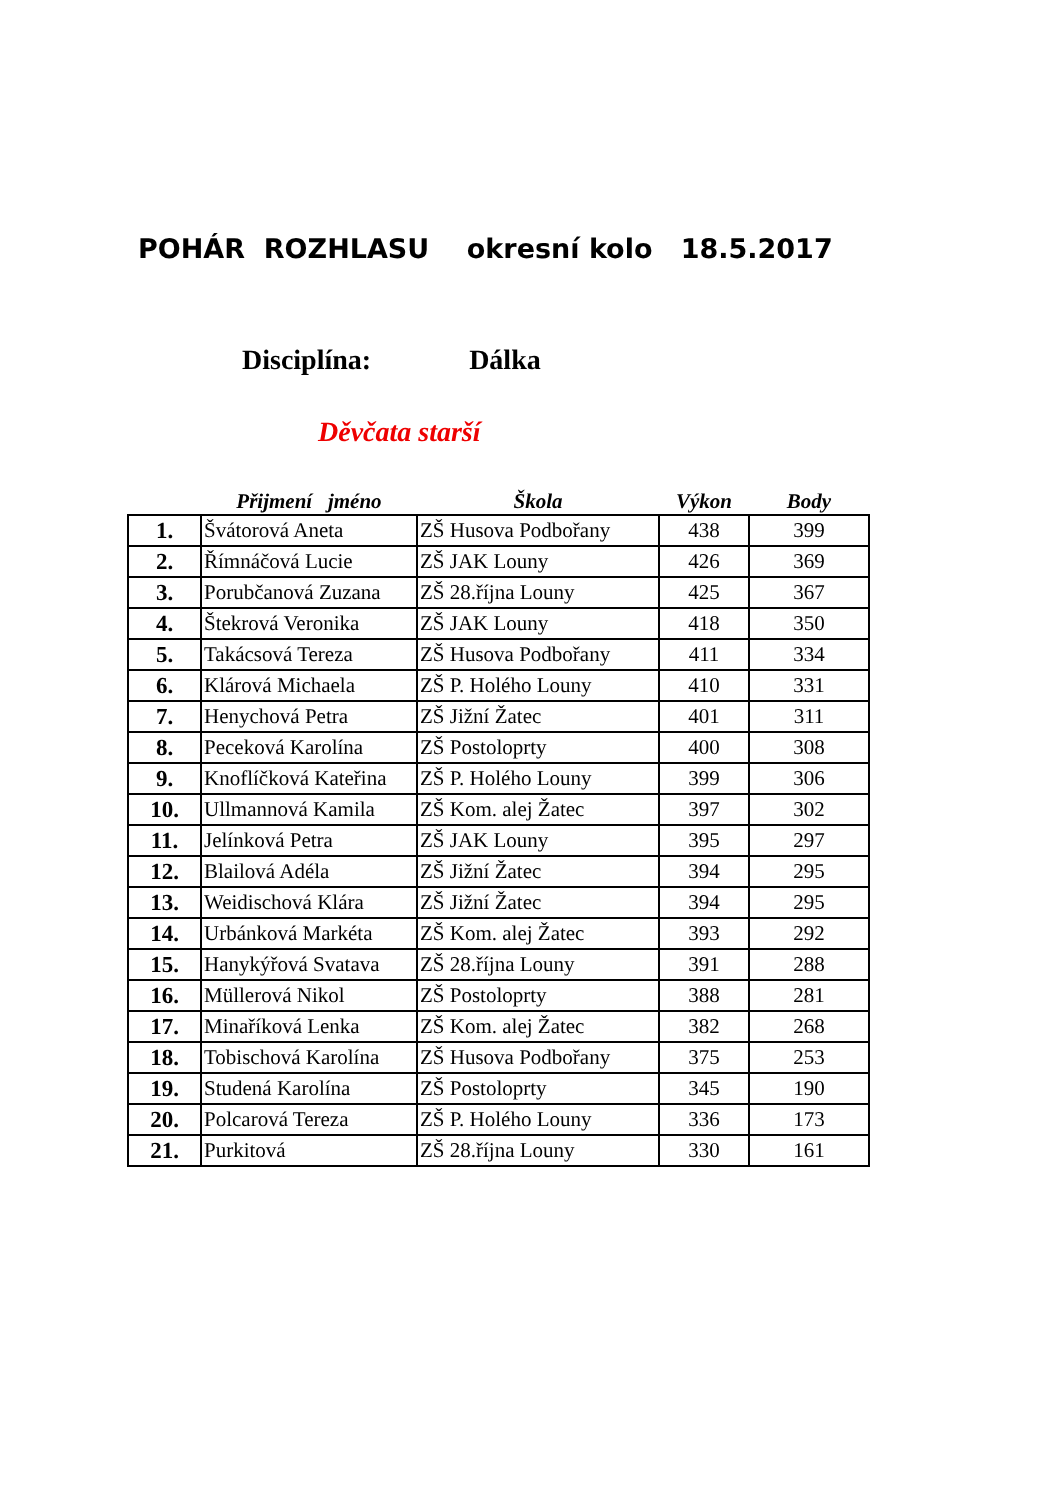POHÁR ROZHLASU okresní kolo 18.5.2017
Disciplína: Dálka
Děvčata starší
| | Přijmení jméno | Škola | Výkon | Body |
| --- | --- | --- | --- | --- |
| 1. | Švátorová Aneta | ZŠ Husova Podbořany | 438 | 399 |
| 2. | Římnáčová Lucie | ZŠ JAK Louny | 426 | 369 |
| 3. | Porubčanová Zuzana | ZŠ 28.října Louny | 425 | 367 |
| 4. | Štekrová Veronika | ZŠ JAK Louny | 418 | 350 |
| 5. | Takácsová Tereza | ZŠ Husova Podbořany | 411 | 334 |
| 6. | Klárová Michaela | ZŠ P. Holého Louny | 410 | 331 |
| 7. | Henychová Petra | ZŠ Jižní Žatec | 401 | 311 |
| 8. | Peceková Karolína | ZŠ Postoloprty | 400 | 308 |
| 9. | Knoflíčková Kateřina | ZŠ P. Holého Louny | 399 | 306 |
| 10. | Ullmannová Kamila | ZŠ Kom. alej Žatec | 397 | 302 |
| 11. | Jelínková Petra | ZŠ JAK Louny | 395 | 297 |
| 12. | Blailová Adéla | ZŠ Jižní Žatec | 394 | 295 |
| 13. | Weidischová Klára | ZŠ Jižní Žatec | 394 | 295 |
| 14. | Urbánková Markéta | ZŠ Kom. alej Žatec | 393 | 292 |
| 15. | Hanykýřová Svatava | ZŠ 28.října Louny | 391 | 288 |
| 16. | Müllerová Nikol | ZŠ Postoloprty | 388 | 281 |
| 17. | Minaříková Lenka | ZŠ Kom. alej Žatec | 382 | 268 |
| 18. | Tobischová Karolína | ZŠ Husova Podbořany | 375 | 253 |
| 19. | Studená Karolína | ZŠ Postoloprty | 345 | 190 |
| 20. | Polcarová Tereza | ZŠ P. Holého Louny | 336 | 173 |
| 21. | Purkitová | ZŠ 28.října Louny | 330 | 161 |